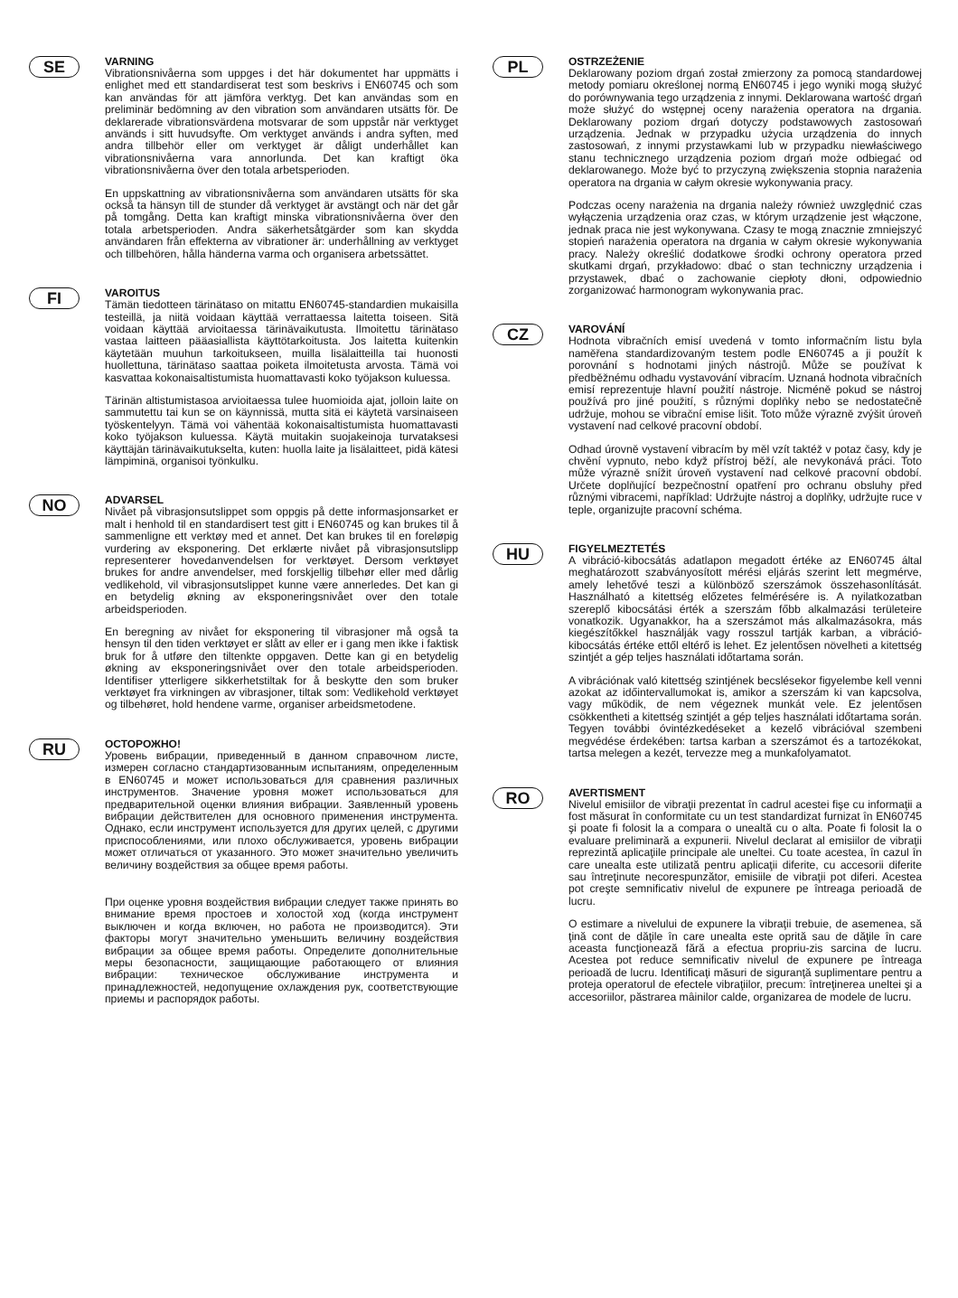SE
VARNING
Vibrationsnivåerna som uppges i det här dokumentet har uppmätts i enlighet med ett standardiserat test som beskrivs i EN60745 och som kan användas för att jämföra verktyg. Det kan användas som en preliminär bedömning av den vibration som användaren utsätts för. De deklarerade vibrationsvärdena motsvarar de som uppstår när verktyget används i sitt huvudsyfte. Om verktyget används i andra syften, med andra tillbehör eller om verktyget är dåligt underhållet kan vibrationsnivåerna vara annorlunda. Det kan kraftigt öka vibrationsnivåerna över den totala arbetsperioden.
En uppskattning av vibrationsnivåerna som användaren utsätts för ska också ta hänsyn till de stunder då verktyget är avstängt och när det går på tomgång. Detta kan kraftigt minska vibrationsnivåerna över den totala arbetsperioden. Andra säkerhetsåtgärder som kan skydda användaren från effekterna av vibrationer är: underhållning av verktyget och tillbehören, hålla händerna varma och organisera arbetssättet.
FI
VAROITUS
Tämän tiedotteen tärinätaso on mitattu EN60745-standardien mukaisilla testeillä, ja niitä voidaan käyttää verrattaessa laitetta toiseen. Sitä voidaan käyttää arvioitaessa tärinävaikutusta. Ilmoitettu tärinätaso vastaa laitteen pääasiallista käyttötarkoitusta. Jos laitetta kuitenkin käytetään muuhun tarkoitukseen, muilla lisälaitteilla tai huonosti huollettuna, tärinätaso saattaa poiketa ilmoitetusta arvosta. Tämä voi kasvattaa kokonaisaltistumista huomattavasti koko työjakson kuluessa.
Tärinän altistumistasoa arvioitaessa tulee huomioida ajat, jolloin laite on sammutettu tai kun se on käynnissä, mutta sitä ei käytetä varsinaiseen työskentelyyn. Tämä voi vähentää kokonaisaltistumista huomattavasti koko työjakson kuluessa. Käytä muitakin suojakeinoja turvataksesi käyttäjän tärinävaikutukselta, kuten: huolla laite ja lisälaitteet, pidä kätesi lämpiminä, organisoi työnkulku.
NO
ADVARSEL
Nivået på vibrasjonsutslippet som oppgis på dette informasjonsarket er malt i henhold til en standardisert test gitt i EN60745 og kan brukes til å sammenligne ett verktøy med et annet. Det kan brukes til en foreløpig vurdering av eksponering. Det erklærte nivået på vibrasjonsutslipp representerer hovedanvendelsen for verktøyet. Dersom verktøyet brukes for andre anvendelser, med forskjellig tilbehør eller med dårlig vedlikehold, vil vibrasjonsutslippet kunne være annerledes. Det kan gi en betydelig økning av eksponeringsnivået over den totale arbeidsperioden.
En beregning av nivået for eksponering til vibrasjoner må også ta hensyn til den tiden verktøyet er slått av eller er i gang men ikke i faktisk bruk for å utføre den tiltenkte oppgaven. Dette kan gi en betydelig økning av eksponeringsnivået over den totale arbeidsperioden. Identifiser ytterligere sikkerhetstiltak for å beskytte den som bruker verktøyet fra virkningen av vibrasjoner, tiltak som: Vedlikehold verktøyet og tilbehøret, hold hendene varme, organiser arbeidsmetodene.
RU
ОСТОРОЖНО!
Уровень вибрации, приведенный в данном справочном листе, измерен согласно стандартизованным испытаниям, определенным в EN60745 и может использоваться для сравнения различных инструментов. Значение уровня может использоваться для предварительной оценки влияния вибрации. Заявленный уровень вибрации действителен для основного применения инструмента. Однако, если инструмент используется для других целей, с другими приспособлениями, или плохо обслуживается, уровень вибрации может отличаться от указанного. Это может значительно увеличить величину воздействия за общее время работы.
При оценке уровня воздействия вибрации следует также принять во внимание время простоев и холостой ход (когда инструмент выключен и когда включен, но работа не производится). Эти факторы могут значительно уменьшить величину воздействия вибрации за общее время работы. Определите дополнительные меры безопасности, защищающие работающего от влияния вибрации: техническое обслуживание инструмента и принадлежностей, недопущение охлаждения рук, соответствующие приемы и распорядок работы.
PL
OSTRZEŻENIE
Deklarowany poziom drgań został zmierzony za pomocą standardowej metody pomiaru określonej normą EN60745 i jego wyniki mogą służyć do porównywania tego urządzenia z innymi. Deklarowana wartość drgań może służyć do wstępnej oceny narażenia operatora na drgania. Deklarowany poziom drgań dotyczy podstawowych zastosowań urządzenia. Jednak w przypadku użycia urządzenia do innych zastosowań, z innymi przystawkami lub w przypadku niewłaściwego stanu technicznego urządzenia poziom drgań może odbiegać od deklarowanego. Może być to przyczyną zwiększenia stopnia narażenia operatora na drgania w całym okresie wykonywania pracy.
Podczas oceny narażenia na drgania należy również uwzględnić czas wyłączenia urządzenia oraz czas, w którym urządzenie jest włączone, jednak praca nie jest wykonywana. Czasy te mogą znacznie zmniejszyć stopień narażenia operatora na drgania w całym okresie wykonywania pracy. Należy określić dodatkowe środki ochrony operatora przed skutkami drgań, przykładowo: dbać o stan techniczny urządzenia i przystawek, dbać o zachowanie ciepłoty dłoni, odpowiednio zorganizować harmonogram wykonywania prac.
CZ
VAROVÁNÍ
Hodnota vibračních emisí uvedená v tomto informačním listu byla naměřena standardizovaným testem podle EN60745 a ji použít k porovnání s hodnotami jiných nástrojů. Může se používat k předběžnému odhadu vystavování vibracím. Uznaná hodnota vibračních emisí reprezentuje hlavní použití nástroje. Nicméně pokud se nástroj používá pro jiné použití, s různými doplňky nebo se nedostatečně udržuje, mohou se vibrační emise lišit. Toto může výrazně zvýšit úroveň vystavení nad celkové pracovní období.
Odhad úrovně vystavení vibracím by měl vzít taktéž v potaz časy, kdy je chvění vypnuto, nebo když přístroj běží, ale nevykonává práci. Toto může výrazně snížit úroveň vystavení nad celkové pracovní období. Určete doplňující bezpečnostní opatření pro ochranu obsluhy před různými vibracemi, například: Udržujte nástroj a doplňky, udržujte ruce v teple, organizujte pracovní schéma.
HU
FIGYELMEZTETÉS
A vibráció-kibocsátás adatlapon megadott értéke az EN60745 által meghatározott szabványosított mérési eljárás szerint lett megmérve, amely lehetővé teszi a különböző szerszámok összehasonlítását. Használható a kitettség előzetes felmérésére is. A nyilatkozatban szereplő kibocsátási érték a szerszám főbb alkalmazási területeire vonatkozik. Ugyanakkor, ha a szerszámot más alkalmazásokra, más kiegészítőkkel használják vagy rosszul tartják karban, a vibráció-kibocsátás értéke ettől eltérő is lehet. Ez jelentősen növelheti a kitettség szintjét a gép teljes használati időtartama során.
A vibrációnak való kitettség szintjének becslésekor figyelembe kell venni azokat az időintervallumokat is, amikor a szerszám ki van kapcsolva, vagy működik, de nem végeznek munkát vele. Ez jelentősen csökkentheti a kitettség szintjét a gép teljes használati időtartama során. Tegyen további óvintézkedéseket a kezelő vibrációval szembeni megvédése érdekében: tartsa karban a szerszámot és a tartozékokat, tartsa melegen a kezét, tervezze meg a munkafolyamatot.
RO
AVERTISMENT
Nivelul emisiilor de vibraţii prezentat în cadrul acestei fişe cu informaţii a fost măsurat în conformitate cu un test standardizat furnizat în EN60745 şi poate fi folosit la a compara o unealtă cu o alta. Poate fi folosit la o evaluare preliminară a expunerii. Nivelul declarat al emisiilor de vibraţii reprezintă aplicaţiile principale ale uneltei. Cu toate acestea, în cazul în care unealta este utilizată pentru aplicaţii diferite, cu accesorii diferite sau întreţinute necorespunzător, emisiile de vibraţii pot diferi. Acestea pot creşte semnificativ nivelul de expunere pe întreaga perioadă de lucru.
O estimare a nivelului de expunere la vibraţii trebuie, de asemenea, să ţină cont de dăţile în care unealta este oprită sau de dăţile în care aceasta funcţionează fără a efectua propriu-zis sarcina de lucru. Acestea pot reduce semnificativ nivelul de expunere pe întreaga perioadă de lucru. Identificaţi măsuri de siguranţă suplimentare pentru a proteja operatorul de efectele vibraţiilor, precum: întreţinerea uneltei şi a accesoriilor, păstrarea mâinilor calde, organizarea de modele de lucru.